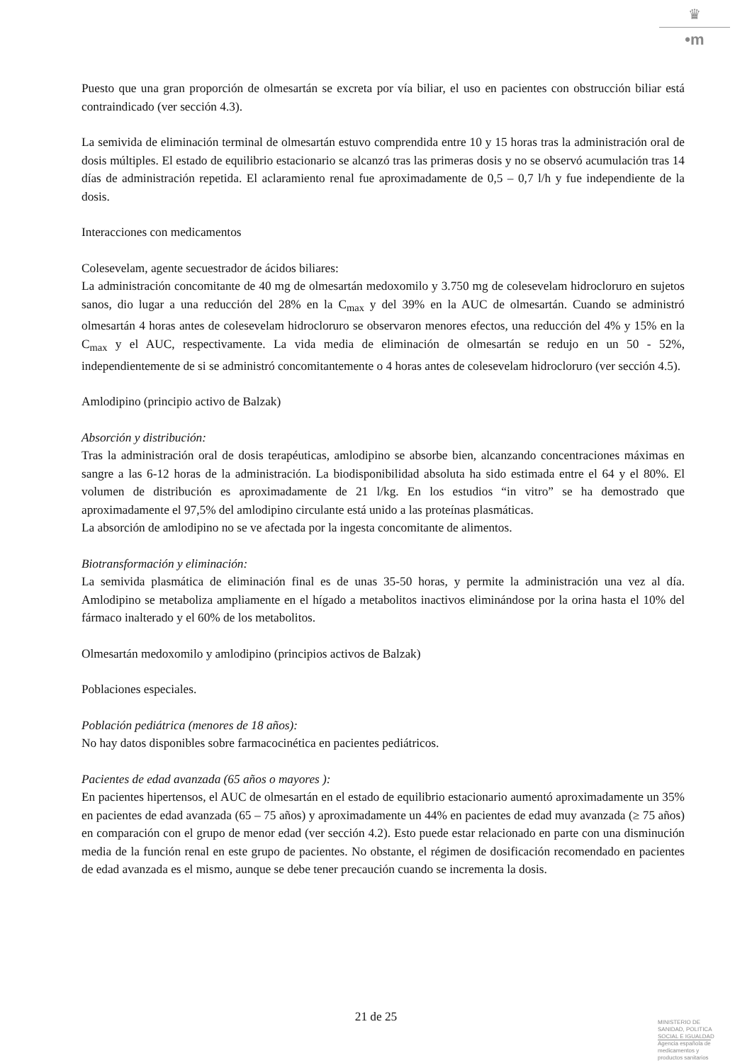♛
•m
Puesto que una gran proporción de olmesartán se excreta por vía biliar, el uso en pacientes con obstrucción biliar está contraindicado (ver sección 4.3).
La semivida de eliminación terminal de olmesartán estuvo comprendida entre 10 y 15 horas tras la administración oral de dosis múltiples. El estado de equilibrio estacionario se alcanzó tras las primeras dosis y no se observó acumulación tras 14 días de administración repetida. El aclaramiento renal fue aproximadamente de 0,5 – 0,7 l/h y fue independiente de la dosis.
Interacciones con medicamentos
Colesevelam, agente secuestrador de ácidos biliares:
La administración concomitante de 40 mg de olmesartán medoxomilo y 3.750 mg de colesevelam hidrocloruro en sujetos sanos, dio lugar a una reducción del 28% en la C<sub>max</sub> y del 39% en la AUC de olmesartán. Cuando se administró olmesartán 4 horas antes de colesevelam hidrocloruro se observaron menores efectos, una reducción del 4% y 15% en la C<sub>max</sub> y el AUC, respectivamente. La vida media de eliminación de olmesartán se redujo en un 50 - 52%, independientemente de si se administró concomitantemente o 4 horas antes de colesevelam hidrocloruro (ver sección 4.5).
Amlodipino (principio activo de Balzak)
Absorción y distribución:
Tras la administración oral de dosis terapéuticas, amlodipino se absorbe bien, alcanzando concentraciones máximas en sangre a las 6-12 horas de la administración. La biodisponibilidad absoluta ha sido estimada entre el 64 y el 80%. El volumen de distribución es aproximadamente de 21 l/kg. En los estudios “in vitro” se ha demostrado que aproximadamente el 97,5% del amlodipino circulante está unido a las proteínas plasmáticas.
La absorción de amlodipino no se ve afectada por la ingesta concomitante de alimentos.
Biotransformación y eliminación:
La semivida plasmática de eliminación final es de unas 35-50 horas, y permite la administración una vez al día. Amlodipino se metaboliza ampliamente en el hígado a metabolitos inactivos eliminándose por la orina hasta el 10% del fármaco inalterado y el 60% de los metabolitos.
Olmesartán medoxomilo y amlodipino (principios activos de Balzak)
Poblaciones especiales.
Población pediátrica (menores de 18 años):
No hay datos disponibles sobre farmacocinética en pacientes pediátricos.
Pacientes de edad avanzada (65 años o mayores ):
En pacientes hipertensos, el AUC de olmesartán en el estado de equilibrio estacionario aumentó aproximadamente un 35% en pacientes de edad avanzada (65 – 75 años) y aproximadamente un 44% en pacientes de edad muy avanzada (≥ 75 años) en comparación con el grupo de menor edad (ver sección 4.2). Esto puede estar relacionado en parte con una disminución media de la función renal en este grupo de pacientes. No obstante, el régimen de dosificación recomendado en pacientes de edad avanzada es el mismo, aunque se debe tener precaución cuando se incrementa la dosis.
21 de 25
MINISTERIO DE
SANIDAD, POLITICA
SOCIAL E IGUALDAD
Agencia española de
medicamentos y
productos sanitarios